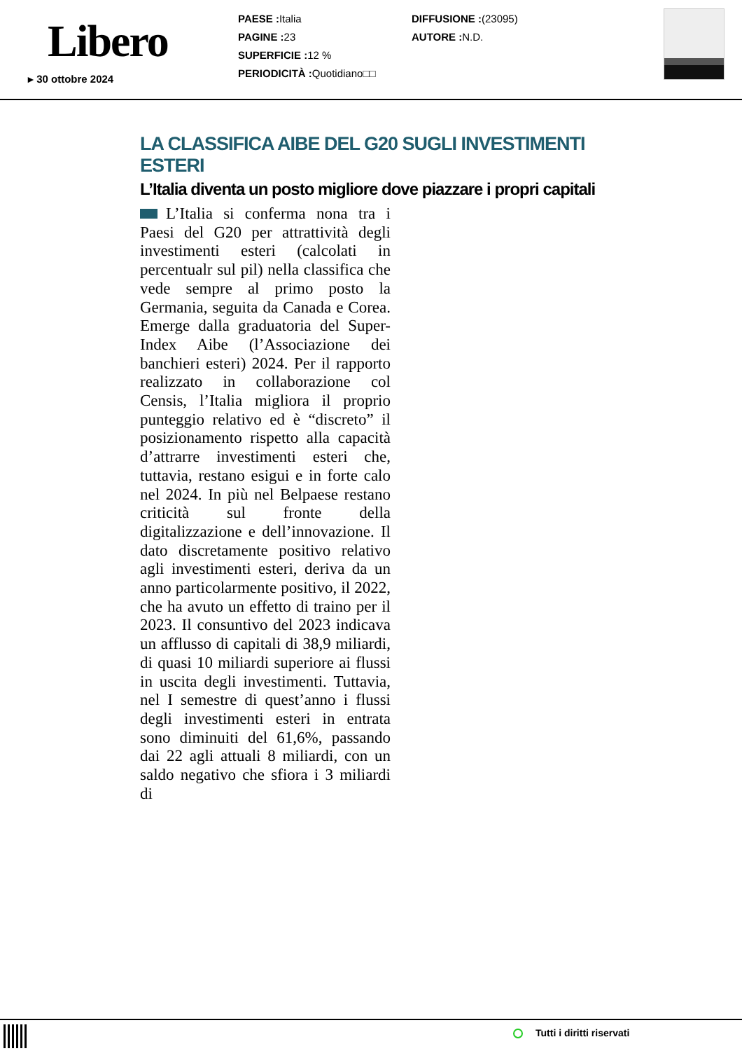Libero
▸ 30 ottobre 2024
PAESE : Italia
PAGINE : 23
SUPERFICIE : 12 %
PERIODICITÀ : Quotidiano□□
DIFFUSIONE :(23095)
AUTORE : N.D.
LA CLASSIFICA AIBE DEL G20 SUGLI INVESTIMENTI ESTERI
L’Italia diventa un posto migliore dove piazzare i propri capitali
L’Italia si conferma nona tra i Paesi del G20 per attrattività degli investimenti esteri (calcolati in percentualr sul pil) nella classifica che vede sempre al primo posto la Germania, seguita da Canada e Corea. Emerge dalla graduatoria del Super-Index Aibe (l’Associazione dei banchieri esteri) 2024. Per il rapporto realizzato in collaborazione col Censis, l’Italia migliora il proprio punteggio relativo ed è “discreto” il posizionamento rispetto alla capacità d’attrarre investimenti esteri che, tuttavia, restano esigui e in forte calo nel 2024. In più nel Belpaese restano criticità sul fronte della digitalizzazione e dell’innovazione. Il dato discretamente positivo relativo agli investimenti esteri, deriva da un anno particolarmente positivo, il 2022, che ha avuto un effetto di traino per il 2023. Il consuntivo del 2023 indicava un afflusso di capitali di 38,9 miliardi, di quasi 10 miliardi superiore ai flussi in uscita degli investimenti. Tuttavia, nel I semestre di quest’anno i flussi degli investimenti esteri in entrata sono diminuiti del 61,6%, passando dai 22 agli attuali 8 miliardi, con un saldo negativo che sfiora i 3 miliardi di
Tutti i diritti riservati